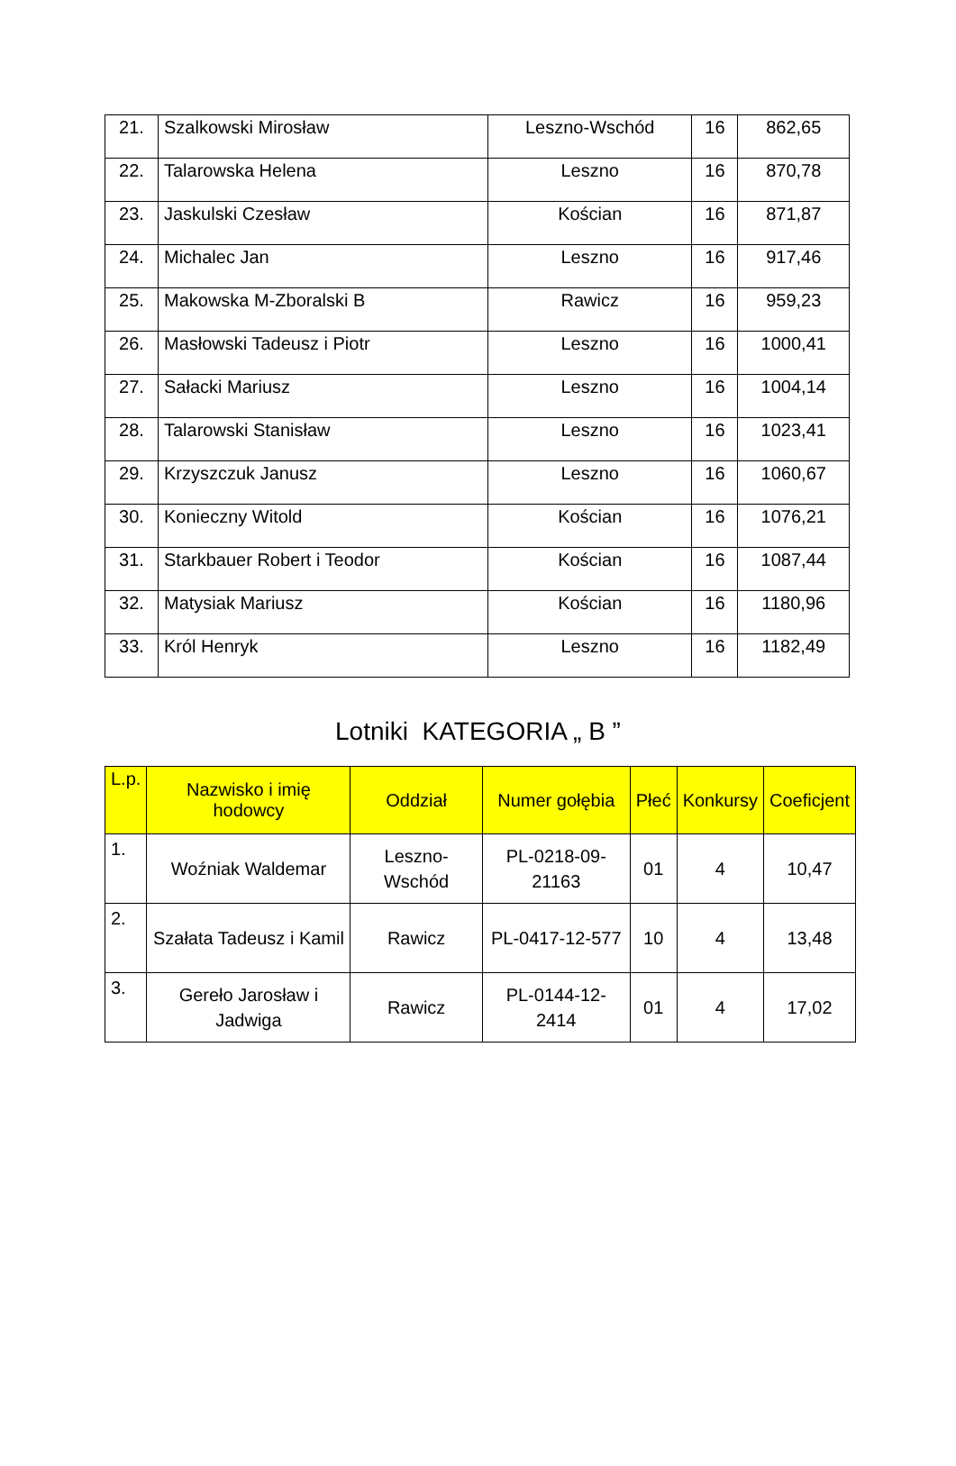| 21. | Szalkowski Mirosław | Leszno-Wschód | 16 | 862,65 |
| 22. | Talarowska Helena | Leszno | 16 | 870,78 |
| 23. | Jaskulski Czesław | Kościan | 16 | 871,87 |
| 24. | Michalec Jan | Leszno | 16 | 917,46 |
| 25. | Makowska M-Zboralski B | Rawicz | 16 | 959,23 |
| 26. | Masłowski Tadeusz i Piotr | Leszno | 16 | 1000,41 |
| 27. | Sałacki Mariusz | Leszno | 16 | 1004,14 |
| 28. | Talarowski Stanisław | Leszno | 16 | 1023,41 |
| 29. | Krzyszczuk Janusz | Leszno | 16 | 1060,67 |
| 30. | Konieczny Witold | Kościan | 16 | 1076,21 |
| 31. | Starkbauer Robert i Teodor | Kościan | 16 | 1087,44 |
| 32. | Matysiak Mariusz | Kościan | 16 | 1180,96 |
| 33. | Król Henryk | Leszno | 16 | 1182,49 |
Lotniki KATEGORIA „ B ”
| L.p. | Nazwisko i imię hodowcy | Oddział | Numer gołębia | Płeć | Konkursy | Coeficjent |
| --- | --- | --- | --- | --- | --- | --- |
| 1. | Woźniak Waldemar | Leszno-Wschód | PL-0218-09-21163 | 01 | 4 | 10,47 |
| 2. | Szałata Tadeusz i Kamil | Rawicz | PL-0417-12-577 | 10 | 4 | 13,48 |
| 3. | Gereło Jarosław i Jadwiga | Rawicz | PL-0144-12-2414 | 01 | 4 | 17,02 |